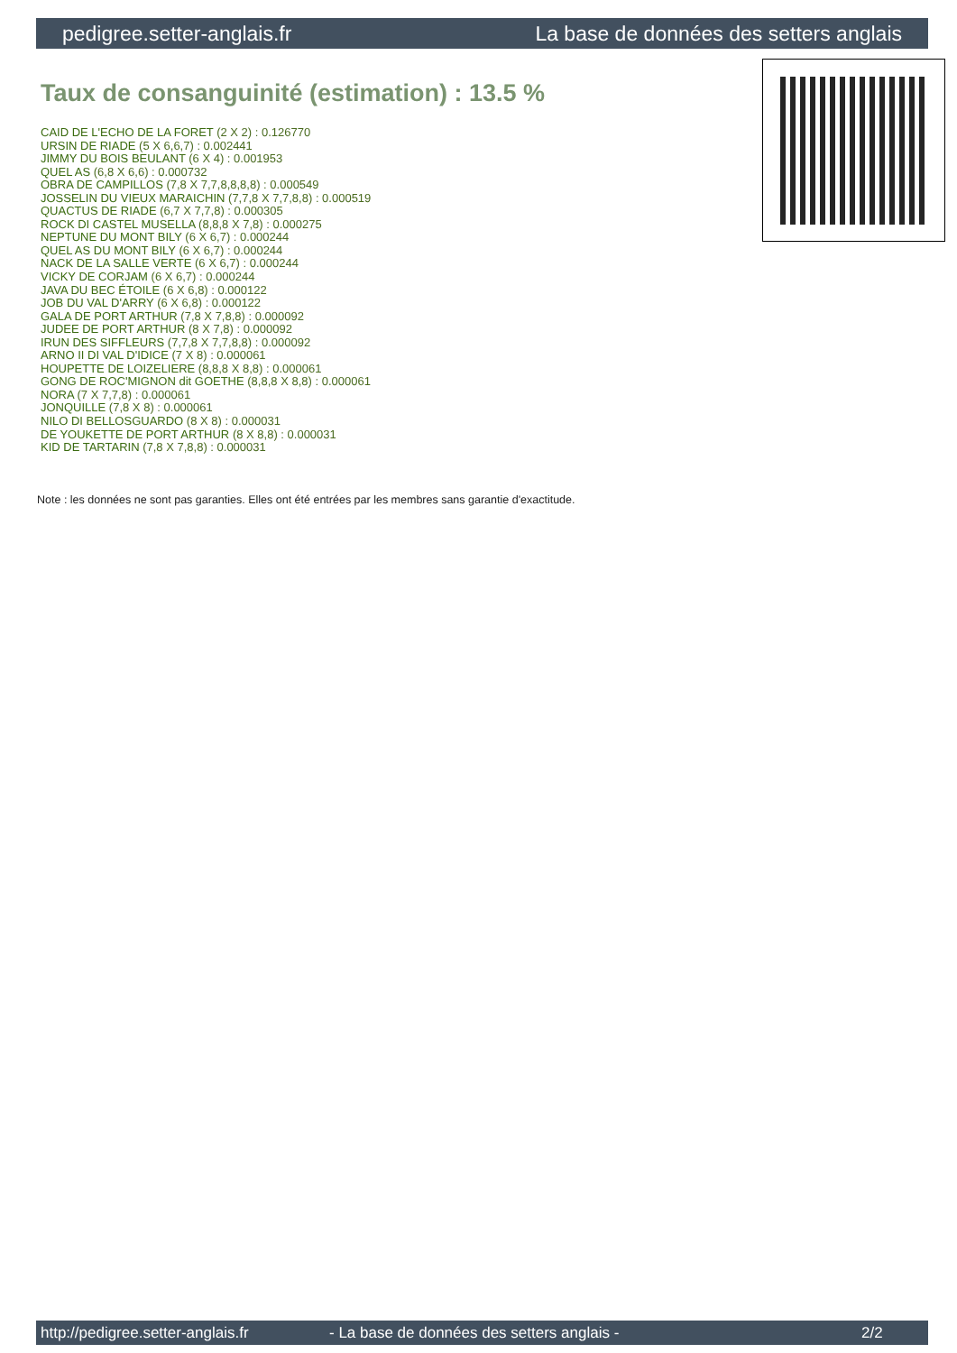pedigree.setter-anglais.fr La base de données des setters anglais
Taux de consanguinité (estimation) : 13.5 %
CAID DE L'ECHO DE LA FORET (2 X 2) : 0.126770
URSIN DE RIADE (5 X 6,6,7) : 0.002441
JIMMY DU BOIS BEULANT (6 X 4) : 0.001953
QUEL AS (6,8 X 6,6) : 0.000732
OBRA DE CAMPILLOS (7,8 X 7,7,8,8,8,8) : 0.000549
JOSSELIN DU VIEUX MARAICHIN (7,7,8 X 7,7,8,8) : 0.000519
QUACTUS DE RIADE (6,7 X 7,7,8) : 0.000305
ROCK DI CASTEL MUSELLA (8,8,8 X 7,8) : 0.000275
NEPTUNE DU MONT BILY (6 X 6,7) : 0.000244
QUEL AS DU MONT BILY (6 X 6,7) : 0.000244
NACK DE LA SALLE VERTE (6 X 6,7) : 0.000244
VICKY DE CORJAM (6 X 6,7) : 0.000244
JAVA DU BEC ÉTOILE (6 X 6,8) : 0.000122
JOB DU VAL D'ARRY (6 X 6,8) : 0.000122
GALA DE PORT ARTHUR (7,8 X 7,8,8) : 0.000092
JUDEE DE PORT ARTHUR (8 X 7,8) : 0.000092
IRUN DES SIFFLEURS (7,7,8 X 7,7,8,8) : 0.000092
ARNO II DI VAL D'IDICE (7 X 8) : 0.000061
HOUPETTE DE LOIZELIERE (8,8,8 X 8,8) : 0.000061
GONG DE ROC'MIGNON dit GOETHE (8,8,8 X 8,8) : 0.000061
NORA (7 X 7,7,8) : 0.000061
JONQUILLE (7,8 X 8) : 0.000061
NILO DI BELLOSGUARDO (8 X 8) : 0.000031
DE YOUKETTE DE PORT ARTHUR (8 X 8,8) : 0.000031
KID DE TARTARIN (7,8 X 7,8,8) : 0.000031
Note : les données ne sont pas garanties. Elles ont été entrées par les membres sans garantie d'exactitude.
http://pedigree.setter-anglais.fr - La base de données des setters anglais - 2/2